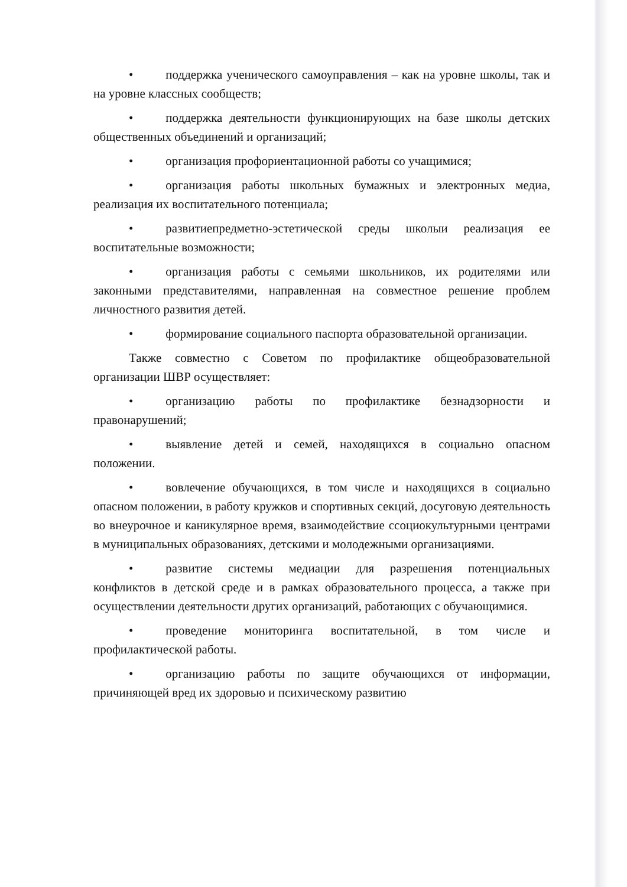• поддержка ученического самоуправления – как на уровне школы, так и на уровне классных сообществ;
• поддержка деятельности функционирующих на базе школы детских общественных объединений и организаций;
• организация профориентационной работы со учащимися;
• организация работы школьных бумажных и электронных медиа, реализация их воспитательного потенциала;
• развитиепредметно-эстетической среды школыи реализация ее воспитательные возможности;
• организация работы с семьями школьников, их родителями или законными представителями, направленная на совместное решение проблем личностного развития детей.
• формирование социального паспорта образовательной организации.
Также совместно с Советом по профилактике общеобразовательной организации ШВР осуществляет:
• организацию работы по профилактике безнадзорности и правонарушений;
• выявление детей и семей, находящихся в социально опасном положении.
• вовлечение обучающихся, в том числе и находящихся в социально опасном положении, в работу кружков и спортивных секций, досуговую деятельность во внеурочное и каникулярное время, взаимодействие ссоциокультурными центрами в муниципальных образованиях, детскими и молодежными организациями.
• развитие системы медиации для разрешения потенциальных конфликтов в детской среде и в рамках образовательного процесса, а также при осуществлении деятельности других организаций, работающих с обучающимися.
• проведение мониторинга воспитательной, в том числе и профилактической работы.
• организацию работы по защите обучающихся от информации, причиняющей вред их здоровью и психическому развитию